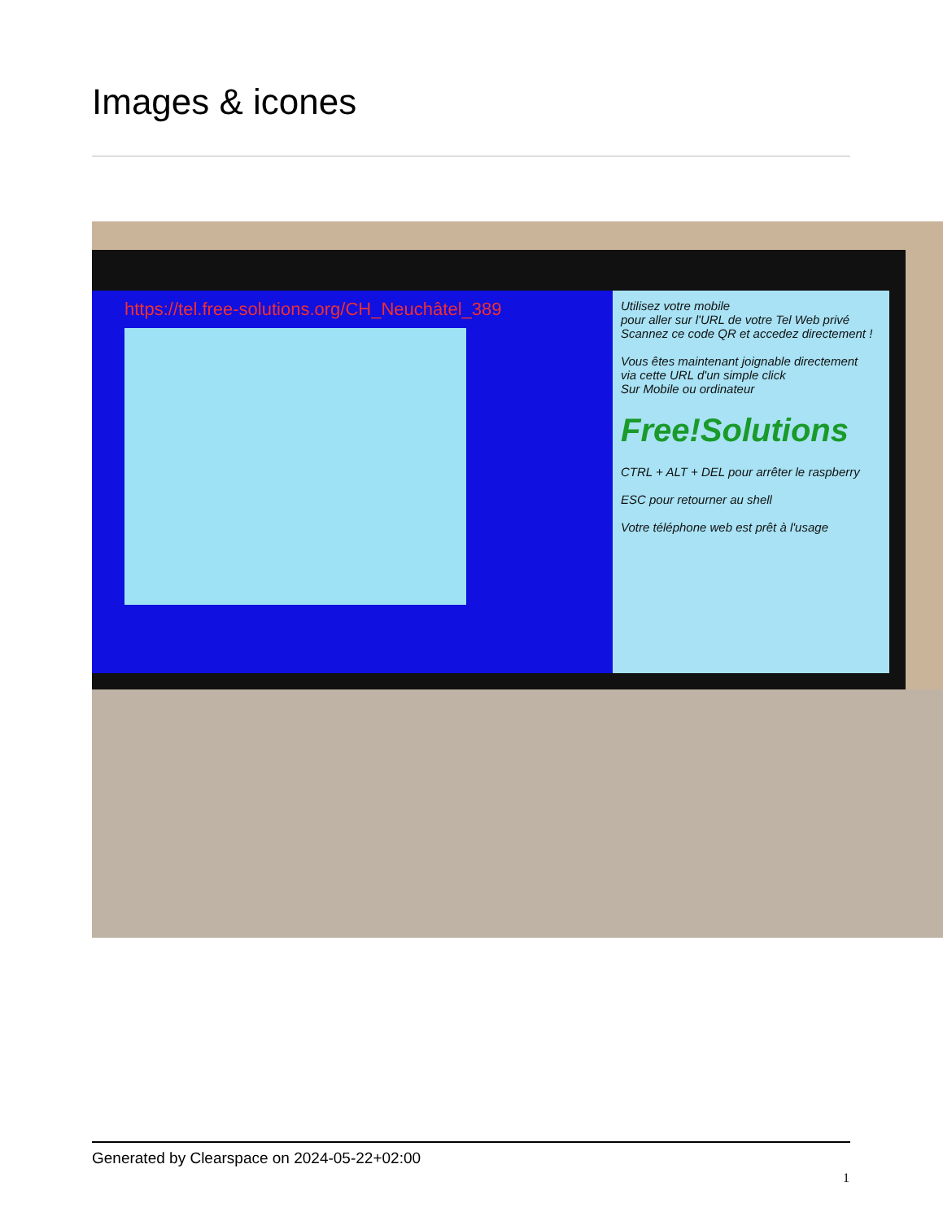Images & icones
https://tel.free-solutions.org/CH_Neuchâtel_389
Utilisez votre mobile
pour aller sur l'URL de votre Tel Web privé
Scannez ce code QR et accedez directement !
Vous êtes maintenant joignable directement
via cette URL d'un simple click
Sur Mobile ou ordinateur
Free!Solutions
CTRL + ALT + DEL pour arrêter le raspberry
ESC pour retourner au shell
Votre téléphone web est prêt à l'usage
Generated by Clearspace on 2024-05-22+02:00
1